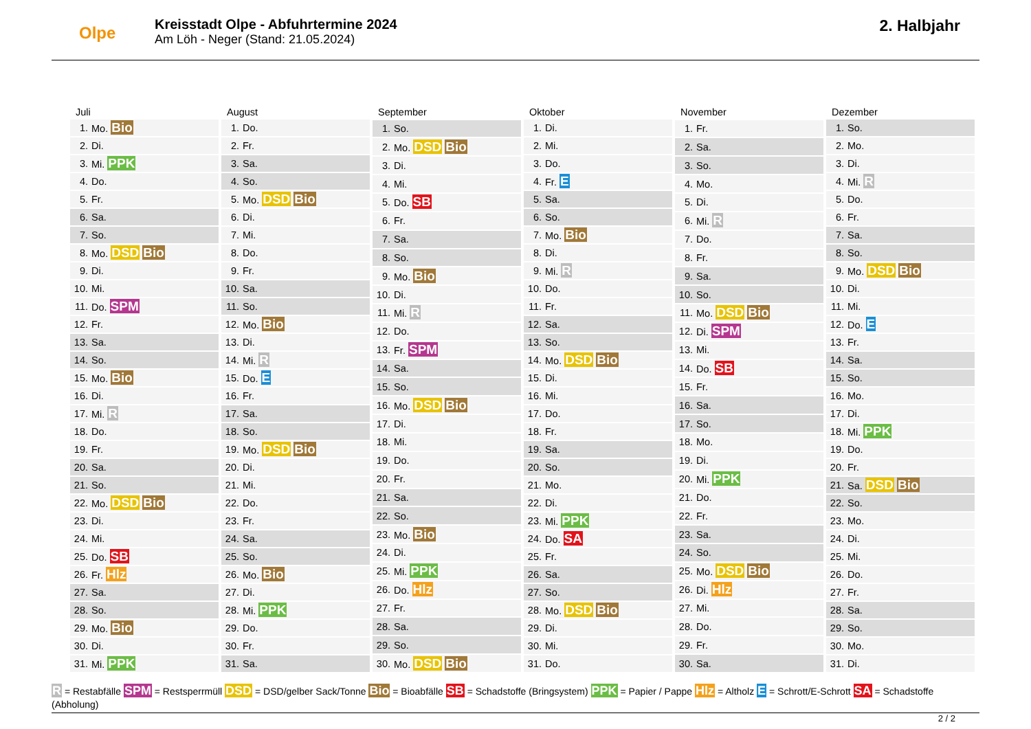Olpe
Kreisstadt Olpe - Abfuhrtermine 2024
Am Löh - Neger (Stand: 21.05.2024)
2. Halbjahr
| Juli | |
| --- | --- |
| 1. | Mo. Bio |
| 2. | Di. |
| 3. | Mi. PPK |
| 4. | Do. |
| 5. | Fr. |
| 6. | Sa. |
| 7. | So. |
| 8. | Mo. DSD Bio |
| 9. | Di. |
| 10. | Mi. |
| 11. | Do. SPM |
| 12. | Fr. |
| 13. | Sa. |
| 14. | So. |
| 15. | Mo. Bio |
| 16. | Di. |
| 17. | Mi. R |
| 18. | Do. |
| 19. | Fr. |
| 20. | Sa. |
| 21. | So. |
| 22. | Mo. DSD Bio |
| 23. | Di. |
| 24. | Mi. |
| 25. | Do. SB |
| 26. | Fr. Hlz |
| 27. | Sa. |
| 28. | So. |
| 29. | Mo. Bio |
| 30. | Di. |
| 31. | Mi. PPK |
| August | |
| --- | --- |
| 1. | Do. |
| 2. | Fr. |
| 3. | Sa. |
| 4. | So. |
| 5. | Mo. DSD Bio |
| 6. | Di. |
| 7. | Mi. |
| 8. | Do. |
| 9. | Fr. |
| 10. | Sa. |
| 11. | So. |
| 12. | Mo. Bio |
| 13. | Di. |
| 14. | Mi. R |
| 15. | Do. E |
| 16. | Fr. |
| 17. | Sa. |
| 18. | So. |
| 19. | Mo. DSD Bio |
| 20. | Di. |
| 21. | Mi. |
| 22. | Do. |
| 23. | Fr. |
| 24. | Sa. |
| 25. | So. |
| 26. | Mo. Bio |
| 27. | Di. |
| 28. | Mi. PPK |
| 29. | Do. |
| 30. | Fr. |
| 31. | Sa. |
| September | |
| --- | --- |
| 1. | So. |
| 2. | Mo. DSD Bio |
| 3. | Di. |
| 4. | Mi. |
| 5. | Do. SB |
| 6. | Fr. |
| 7. | Sa. |
| 8. | So. |
| 9. | Mo. Bio |
| 10. | Di. |
| 11. | Mi. R |
| 12. | Do. |
| 13. | Fr. SPM |
| 14. | Sa. |
| 15. | So. |
| 16. | Mo. DSD Bio |
| 17. | Di. |
| 18. | Mi. |
| 19. | Do. |
| 20. | Fr. |
| 21. | Sa. |
| 22. | So. |
| 23. | Mo. Bio |
| 24. | Di. |
| 25. | Mi. PPK |
| 26. | Do. Hlz |
| 27. | Fr. |
| 28. | Sa. |
| 29. | So. |
| 30. | Mo. DSD Bio |
| Oktober | |
| --- | --- |
| 1. | Di. |
| 2. | Mi. |
| 3. | Do. |
| 4. | Fr. E |
| 5. | Sa. |
| 6. | So. |
| 7. | Mo. Bio |
| 8. | Di. |
| 9. | Mi. R |
| 10. | Do. |
| 11. | Fr. |
| 12. | Sa. |
| 13. | So. |
| 14. | Mo. DSD Bio |
| 15. | Di. |
| 16. | Mi. |
| 17. | Do. |
| 18. | Fr. |
| 19. | Sa. |
| 20. | So. |
| 21. | Mo. |
| 22. | Di. |
| 23. | Mi. PPK |
| 24. | Do. SA |
| 25. | Fr. |
| 26. | Sa. |
| 27. | So. |
| 28. | Mo. DSD Bio |
| 29. | Di. |
| 30. | Mi. |
| 31. | Do. |
| November | |
| --- | --- |
| 1. | Fr. |
| 2. | Sa. |
| 3. | So. |
| 4. | Mo. |
| 5. | Di. |
| 6. | Mi. R |
| 7. | Do. |
| 8. | Fr. |
| 9. | Sa. |
| 10. | So. |
| 11. | Mo. DSD Bio |
| 12. | Di. SPM |
| 13. | Mi. |
| 14. | Do. SB |
| 15. | Fr. |
| 16. | Sa. |
| 17. | So. |
| 18. | Mo. |
| 19. | Di. |
| 20. | Mi. PPK |
| 21. | Do. |
| 22. | Fr. |
| 23. | Sa. |
| 24. | So. |
| 25. | Mo. DSD Bio |
| 26. | Di. Hlz |
| 27. | Mi. |
| 28. | Do. |
| 29. | Fr. |
| 30. | Sa. |
| Dezember | |
| --- | --- |
| 1. | So. |
| 2. | Mo. |
| 3. | Di. |
| 4. | Mi. R |
| 5. | Do. |
| 6. | Fr. |
| 7. | Sa. |
| 8. | So. |
| 9. | Mo. DSD Bio |
| 10. | Di. |
| 11. | Mi. |
| 12. | Do. E |
| 13. | Fr. |
| 14. | Sa. |
| 15. | So. |
| 16. | Mo. |
| 17. | Di. |
| 18. | Mi. PPK |
| 19. | Do. |
| 20. | Fr. |
| 21. | Sa. DSD Bio |
| 22. | So. |
| 23. | Mo. |
| 24. | Di. |
| 25. | Mi. |
| 26. | Do. |
| 27. | Fr. |
| 28. | Sa. |
| 29. | So. |
| 30. | Mo. |
| 31. | Di. |
R = Restabfälle SPM = Restsperrmüll DSD = DSD/gelber Sack/Tonne Bio = Bioabfälle SB = Schadstoffe (Bringsystem) PPK = Papier / Pappe Hlz = Altholz E = Schrott/E-Schrott SA = Schadstoffe (Abholung)
2 / 2